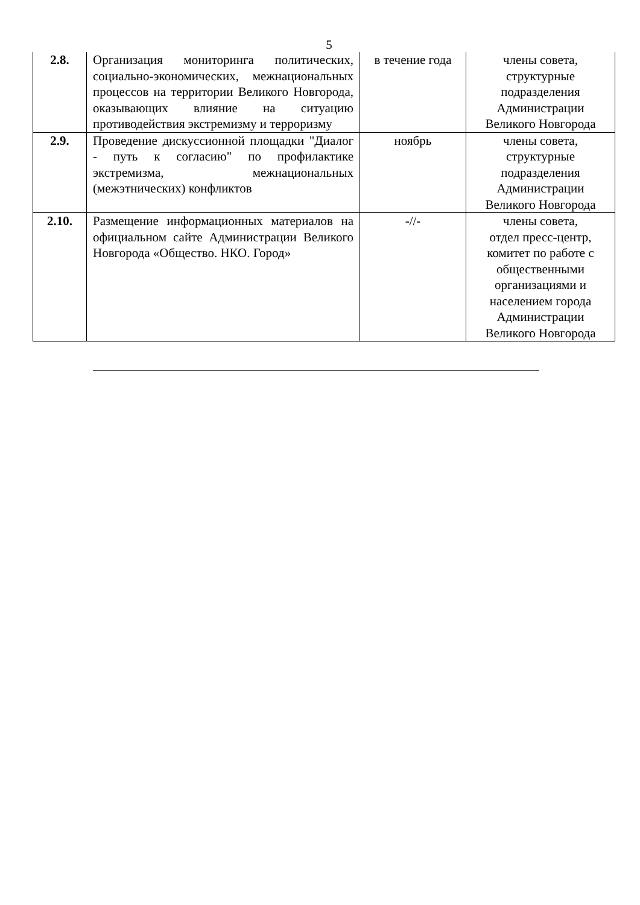5
| 2.8. | Организация мониторинга политических, социально-экономических, межнациональных процессов на территории Великого Новгорода, оказывающих влияние на ситуацию противодействия экстремизму и терроризму | в течение года | члены совета, структурные подразделения Администрации Великого Новгорода |
| 2.9. | Проведение дискуссионной площадки "Диалог - путь к согласию" по профилактике экстремизма, межнациональных (межэтнических) конфликтов | ноябрь | члены совета, структурные подразделения Администрации Великого Новгорода |
| 2.10. | Размещение информационных материалов на официальном сайте Администрации Великого Новгорода «Общество. НКО. Город» | -//- | члены совета, отдел пресс-центр, комитет по работе с общественными организациями и населением города Администрации Великого Новгорода |